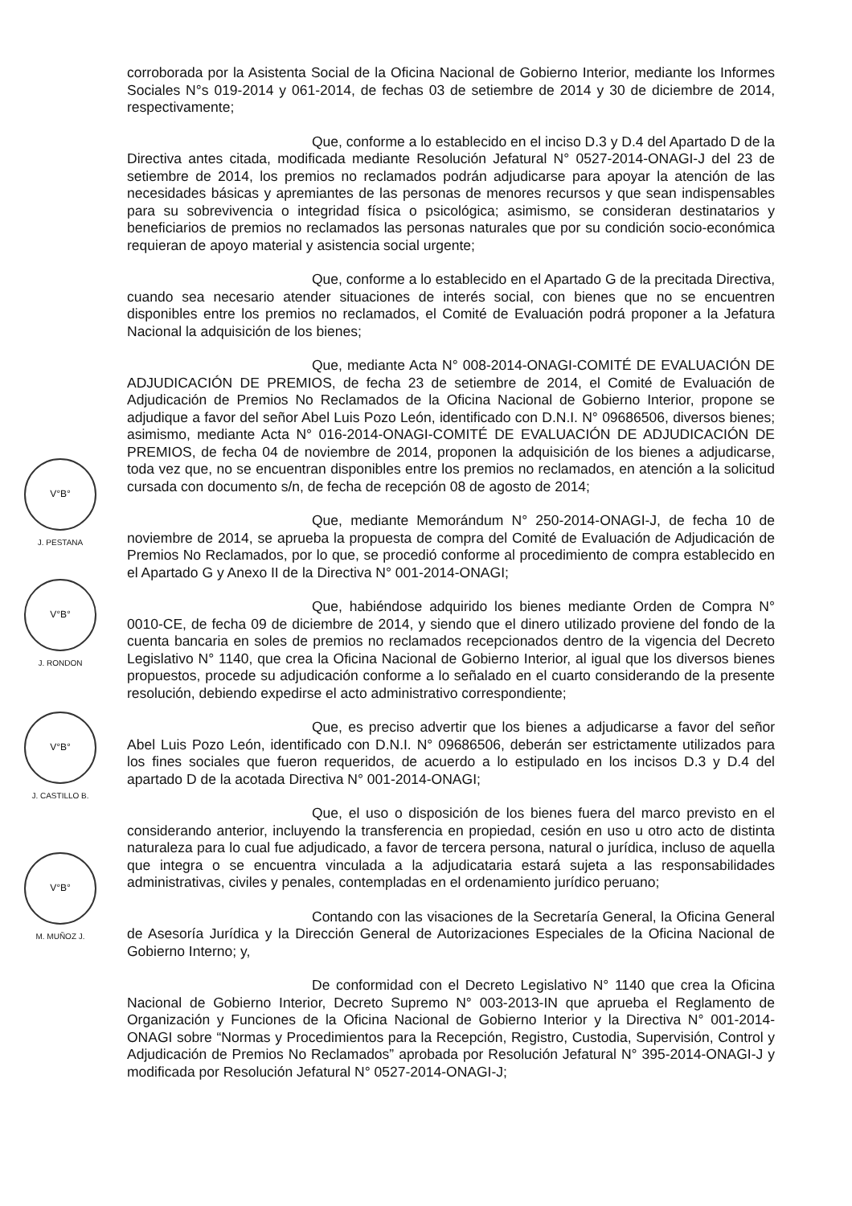corroborada por la Asistenta Social de la Oficina Nacional de Gobierno Interior, mediante los Informes Sociales N°s 019-2014 y 061-2014, de fechas 03 de setiembre de 2014 y 30 de diciembre de 2014, respectivamente;
Que, conforme a lo establecido en el inciso D.3 y D.4 del Apartado D de la Directiva antes citada, modificada mediante Resolución Jefatural N° 0527-2014-ONAGI-J del 23 de setiembre de 2014, los premios no reclamados podrán adjudicarse para apoyar la atención de las necesidades básicas y apremiantes de las personas de menores recursos y que sean indispensables para su sobrevivencia o integridad física o psicológica; asimismo, se consideran destinatarios y beneficiarios de premios no reclamados las personas naturales que por su condición socio-económica requieran de apoyo material y asistencia social urgente;
Que, conforme a lo establecido en el Apartado G de la precitada Directiva, cuando sea necesario atender situaciones de interés social, con bienes que no se encuentren disponibles entre los premios no reclamados, el Comité de Evaluación podrá proponer a la Jefatura Nacional la adquisición de los bienes;
Que, mediante Acta N° 008-2014-ONAGI-COMITÉ DE EVALUACIÓN DE ADJUDICACIÓN DE PREMIOS, de fecha 23 de setiembre de 2014, el Comité de Evaluación de Adjudicación de Premios No Reclamados de la Oficina Nacional de Gobierno Interior, propone se adjudique a favor del señor Abel Luis Pozo León, identificado con D.N.I. N° 09686506, diversos bienes; asimismo, mediante Acta N° 016-2014-ONAGI-COMITÉ DE EVALUACIÓN DE ADJUDICACIÓN DE PREMIOS, de fecha 04 de noviembre de 2014, proponen la adquisición de los bienes a adjudicarse, toda vez que, no se encuentran disponibles entre los premios no reclamados, en atención a la solicitud cursada con documento s/n, de fecha de recepción 08 de agosto de 2014;
Que, mediante Memorándum N° 250-2014-ONAGI-J, de fecha 10 de noviembre de 2014, se aprueba la propuesta de compra del Comité de Evaluación de Adjudicación de Premios No Reclamados, por lo que, se procedió conforme al procedimiento de compra establecido en el Apartado G y Anexo II de la Directiva N° 001-2014-ONAGI;
Que, habiéndose adquirido los bienes mediante Orden de Compra N° 0010-CE, de fecha 09 de diciembre de 2014, y siendo que el dinero utilizado proviene del fondo de la cuenta bancaria en soles de premios no reclamados recepcionados dentro de la vigencia del Decreto Legislativo N° 1140, que crea la Oficina Nacional de Gobierno Interior, al igual que los diversos bienes propuestos, procede su adjudicación conforme a lo señalado en el cuarto considerando de la presente resolución, debiendo expedirse el acto administrativo correspondiente;
Que, es preciso advertir que los bienes a adjudicarse a favor del señor Abel Luis Pozo León, identificado con D.N.I. N° 09686506, deberán ser estrictamente utilizados para los fines sociales que fueron requeridos, de acuerdo a lo estipulado en los incisos D.3 y D.4 del apartado D de la acotada Directiva N° 001-2014-ONAGI;
Que, el uso o disposición de los bienes fuera del marco previsto en el considerando anterior, incluyendo la transferencia en propiedad, cesión en uso u otro acto de distinta naturaleza para lo cual fue adjudicado, a favor de tercera persona, natural o jurídica, incluso de aquella que integra o se encuentra vinculada a la adjudicataria estará sujeta a las responsabilidades administrativas, civiles y penales, contempladas en el ordenamiento jurídico peruano;
Contando con las visaciones de la Secretaría General, la Oficina General de Asesoría Jurídica y la Dirección General de Autorizaciones Especiales de la Oficina Nacional de Gobierno Interno; y,
De conformidad con el Decreto Legislativo N° 1140 que crea la Oficina Nacional de Gobierno Interior, Decreto Supremo N° 003-2013-IN que aprueba el Reglamento de Organización y Funciones de la Oficina Nacional de Gobierno Interior y la Directiva N° 001-2014-ONAGI sobre “Normas y Procedimientos para la Recepción, Registro, Custodia, Supervisión, Control y Adjudicación de Premios No Reclamados” aprobada por Resolución Jefatural N° 395-2014-ONAGI-J y modificada por Resolución Jefatural N° 0527-2014-ONAGI-J;
V°B°
J. PESTANA
V°B°
J. RONDON
V°B°
J. CASTILLO B.
V°B°
M. MUÑOZ J.